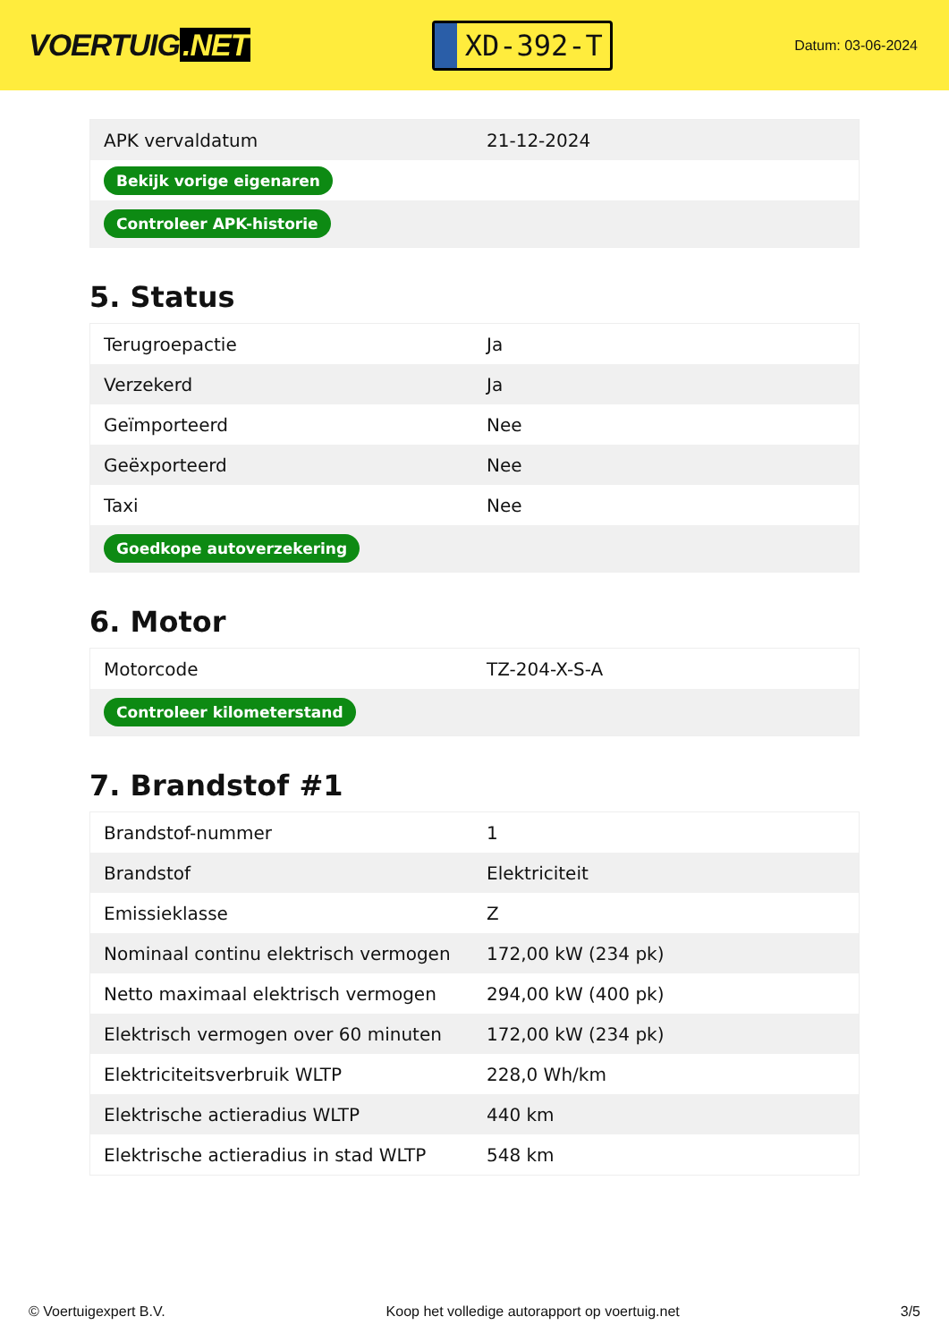VOERTUIG.NET
XD-392-T
Datum: 03-06-2024
| APK vervaldatum | 21-12-2024 |
| Bekijk vorige eigenaren | |
| Controleer APK-historie | |
5. Status
| Terugroepactie | Ja |
| Verzekerd | Ja |
| Geïmporteerd | Nee |
| Geëxporteerd | Nee |
| Taxi | Nee |
| Goedkope autoverzekering | |
6. Motor
| Motorcode | TZ-204-X-S-A |
| Controleer kilometerstand | |
7. Brandstof #1
| Brandstof-nummer | 1 |
| Brandstof | Elektriciteit |
| Emissieklasse | Z |
| Nominaal continu elektrisch vermogen | 172,00 kW (234 pk) |
| Netto maximaal elektrisch vermogen | 294,00 kW (400 pk) |
| Elektrisch vermogen over 60 minuten | 172,00 kW (234 pk) |
| Elektriciteitsverbruik WLTP | 228,0 Wh/km |
| Elektrische actieradius WLTP | 440 km |
| Elektrische actieradius in stad WLTP | 548 km |
© Voertuigexpert B.V. Koop het volledige autorapport op voertuig.net 3/5